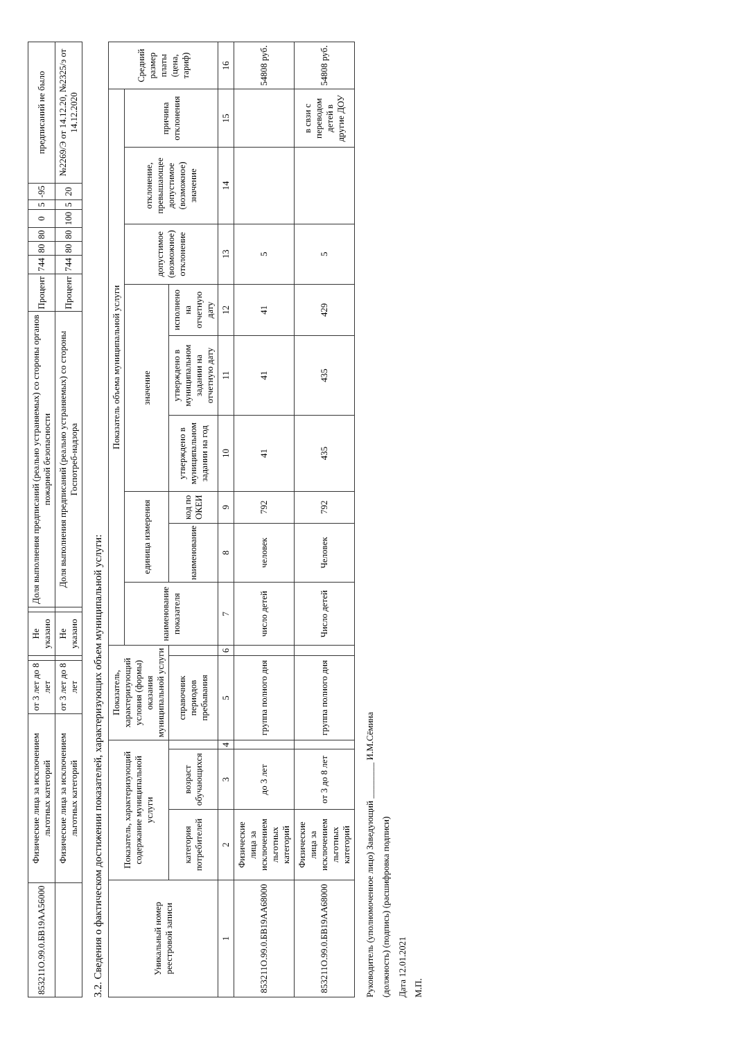| 853211О.99.0.БВ19АА56000 | Физические лица за исключением льготных категорий | от 3 лет до 8 лет | | Не указано | | Доля выполнения предписаний (реально устраняемых) со стороны органов пожарной безопасности | Процент | 744 | 80 | 80 | 0 | 5 | -95 | предписаний не было |
| | Физические лица за исключением льготных категорий | от 3 лет до 8 лет | | Не указано | | Доля выполнения предписаний (реально устраняемых) со стороны Госпотреб-надзора | Процент | 744 | 80 | 80 | 100 | 5 | 20 | №2269/Э от 14.12.20, №2325/э от 14.12.2020 |
3.2. Сведения о фактическом достижении показателей, характеризующих объем муниципальной услуги:
| Уникальный номер реестровой записи | Показатель, характеризующий содержание муниципальной услуги | | | Показатель, характеризующий условия (формы) оказания муниципальной услуги | | Показатель объема муниципальной услуги | | | | | | | | | Средний размер платы (цена, тариф) |
| --- | --- | --- | --- | --- | --- | --- | --- | --- | --- | --- | --- | --- | --- | --- | --- |
| | | | | | | наименование показателя | единица измерения | | значение | | | допустимое (возможное) отклонение | отклонение, превышающее допустимое (возможное) значение | причина отклонения | |
| | категория потребителей | возраст обучающихся | | справочник периодов пребывания | | | наименование | код по ОКЕИ | утверждено в муниципальном задании на год | утверждено в муниципальном задании на отчетную дату | исполнено на отчетную дату | | | | |
| 1 | 2 | 3 | 4 | 5 | 6 | 7 | 8 | 9 | 10 | 11 | 12 | 13 | 14 | 15 | 16 |
| 853211О.99.0.БВ19АА68000 | Физические лица за исключением льготных категорий | до 3 лет | | группа полного дня | | число детей | человек | 792 | 41 | 41 | 41 | 5 | | | 54808 руб. |
| 853211О.99.0.БВ19АА68000 | Физические лица за исключением льготных категорий | от 3 до 8 лет | | группа полного дня | | Число детей | Человек | 792 | 435 | 435 | 429 | 5 | | в свзи с переводом детей в другие ДОУ | 54808 руб. |
Руководитель (уполномоченное лицо) Заведующий ________ И.М.Сёмина
(должность) (подпись) (расшифровка подписи)
Дата 12.01.2021
М.П.